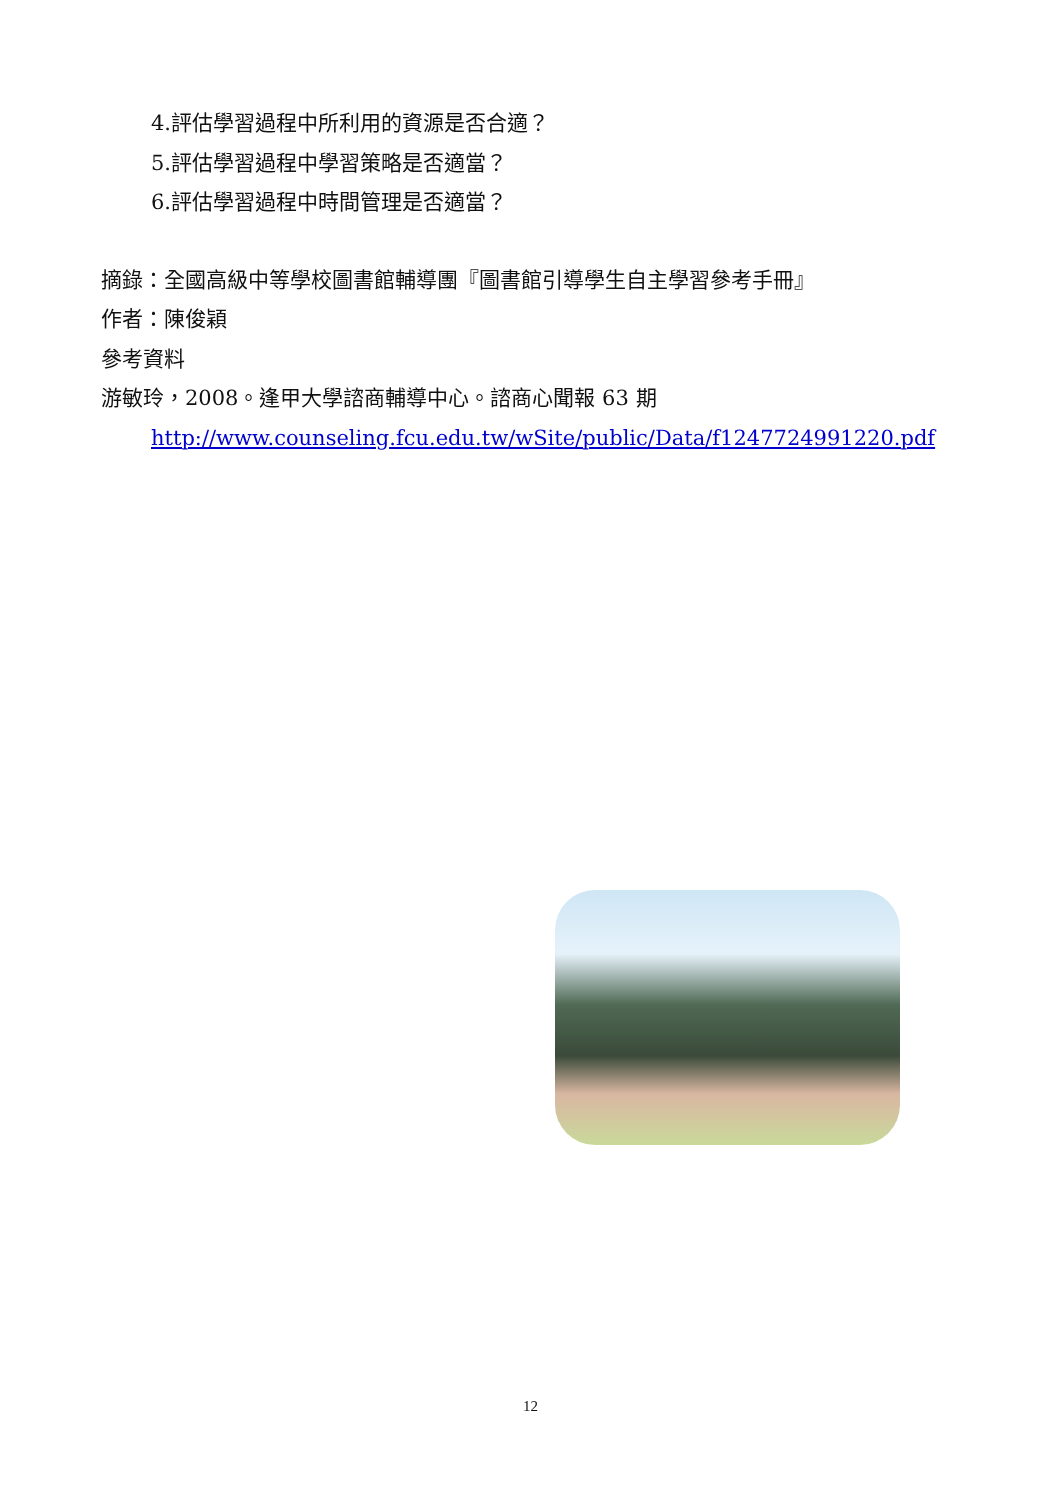4.評估學習過程中所利用的資源是否合適？
5.評估學習過程中學習策略是否適當？
6.評估學習過程中時間管理是否適當？
摘錄：全國高級中等學校圖書館輔導團『圖書館引導學生自主學習參考手冊』
作者：陳俊穎
參考資料
游敏玲，2008。逢甲大學諮商輔導中心。諮商心聞報 63 期
http://www.counseling.fcu.edu.tw/wSite/public/Data/f1247724991220.pdf
12